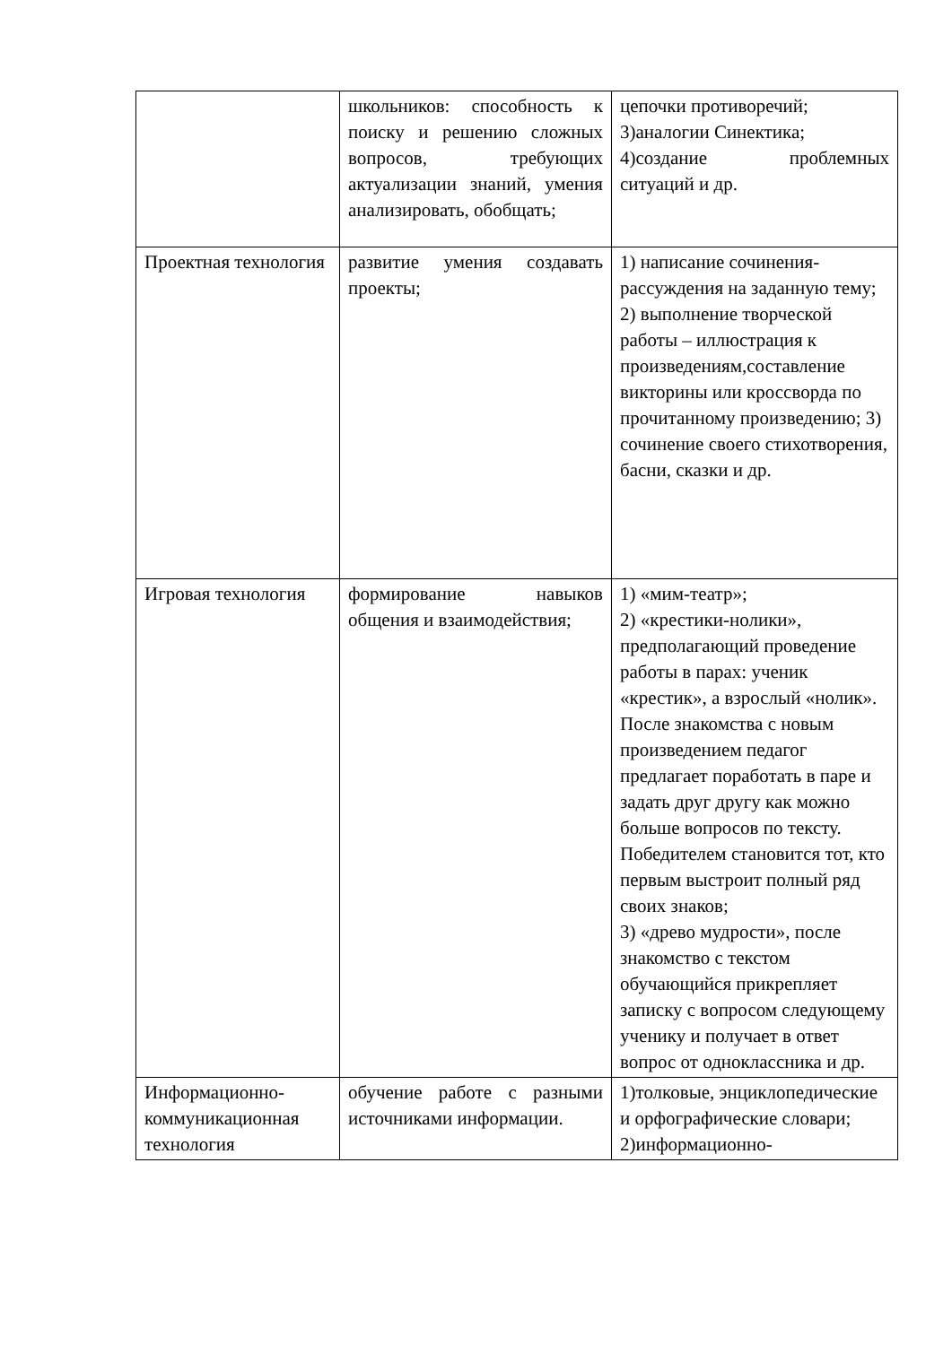| | школьников: способность к поиску и решению сложных вопросов, требующих актуализации знаний, умения анализировать, обобщать; | цепочки противоречий; 3)аналогии Синектика; 4)создание проблемных ситуаций и др. |
| Проектная технология | развитие умения создавать проекты; | 1) написание сочинения-рассуждения на заданную тему; 2) выполнение творческой работы – иллюстрация к произведениям,составление викторины или кроссворда по прочитанному произведению; 3) сочинение своего стихотворения, басни, сказки и др. |
| Игровая технология | формирование навыков общения и взаимодействия; | 1) «мим-театр»; 2) «крестики-нолики», предполагающий проведение работы в парах: ученик «крестик», а взрослый «нолик». После знакомства с новым произведением педагог предлагает поработать в паре и задать друг другу как можно больше вопросов по тексту. Победителем становится тот, кто первым выстроит полный ряд своих знаков; 3) «древо мудрости», после знакомство с текстом обучающийся прикрепляет записку с вопросом следующему ученику и получает в ответ вопрос от одноклассника и др. |
| Информационно-коммуникационная технология | обучение работе с разными источниками информации. | 1)толковые, энциклопедические и орфографические словари; 2)информационно- |